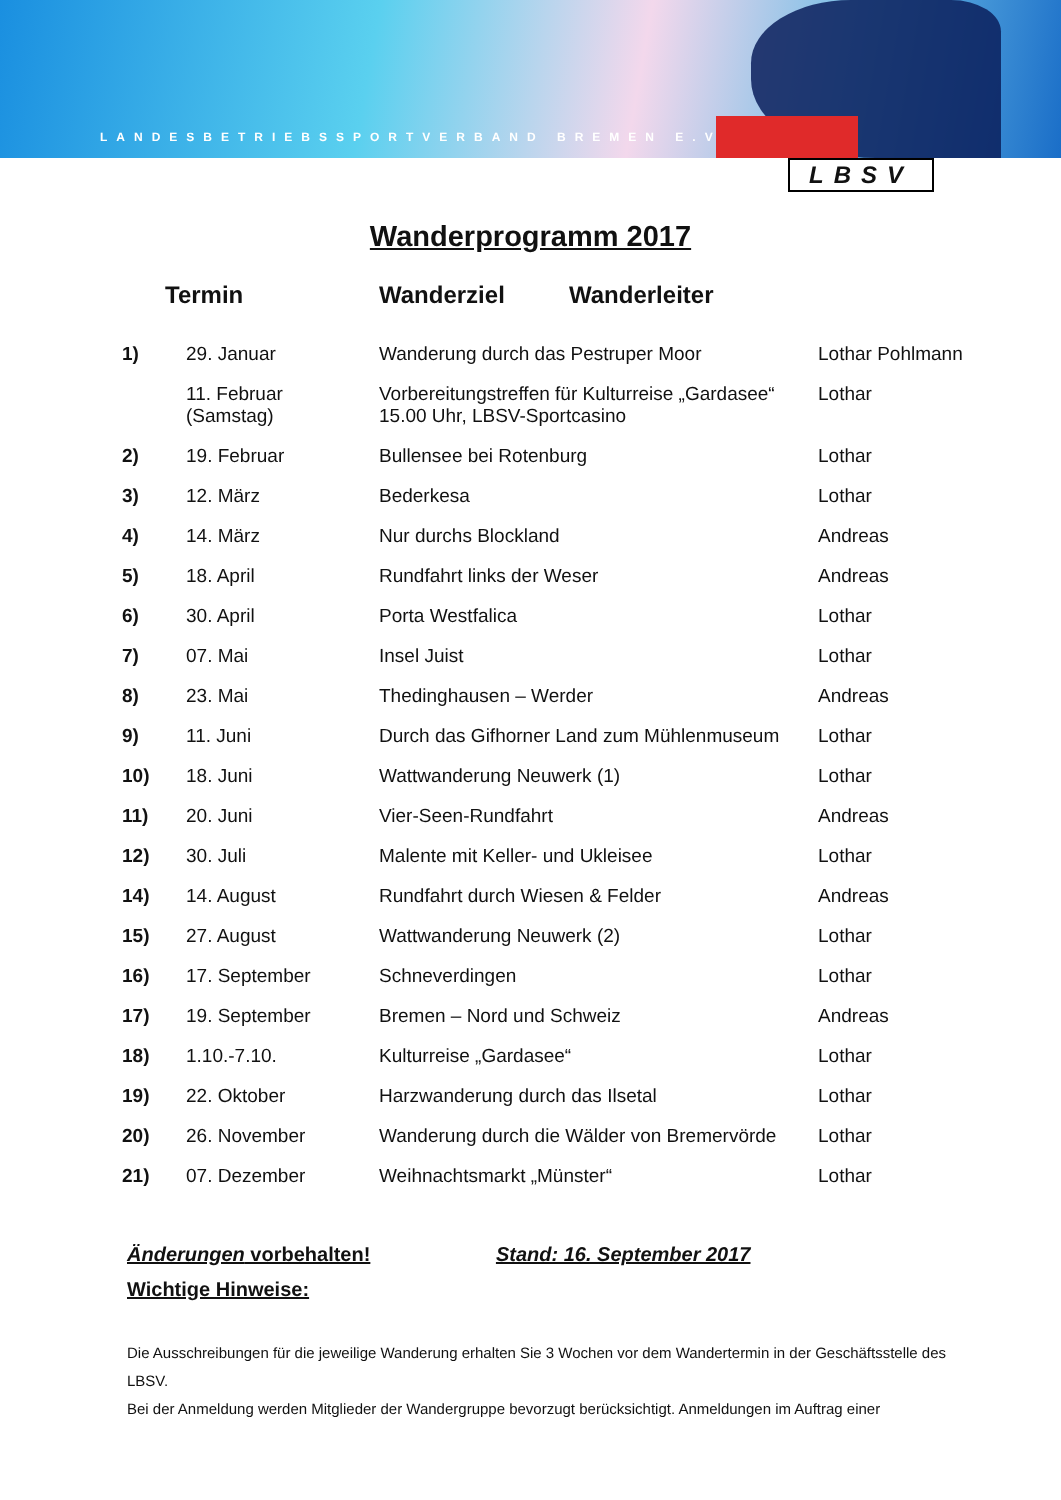LANDESBETRIEBSSPORTVERBAND BREMEN E.V.
LBSV
Wanderprogramm 2017
Termin Wanderziel Wanderleiter
| 1) | 29. Januar | Wanderung durch das Pestruper Moor | Lothar Pohlmann |
| | 11. Februar (Samstag) | Vorbereitungstreffen für Kulturreise „Gardasee“ 15.00 Uhr, LBSV-Sportcasino | Lothar |
| 2) | 19. Februar | Bullensee bei Rotenburg | Lothar |
| 3) | 12. März | Bederkesa | Lothar |
| 4) | 14. März | Nur durchs Blockland | Andreas |
| 5) | 18. April | Rundfahrt links der Weser | Andreas |
| 6) | 30. April | Porta Westfalica | Lothar |
| 7) | 07. Mai | Insel Juist | Lothar |
| 8) | 23. Mai | Thedinghausen – Werder | Andreas |
| 9) | 11. Juni | Durch das Gifhorner Land zum Mühlenmuseum | Lothar |
| 10) | 18. Juni | Wattwanderung Neuwerk (1) | Lothar |
| 11) | 20. Juni | Vier-Seen-Rundfahrt | Andreas |
| 12) | 30. Juli | Malente mit Keller- und Ukleisee | Lothar |
| 14) | 14. August | Rundfahrt durch Wiesen & Felder | Andreas |
| 15) | 27. August | Wattwanderung Neuwerk (2) | Lothar |
| 16) | 17. September | Schneverdingen | Lothar |
| 17) | 19. September | Bremen – Nord und Schweiz | Andreas |
| 18) | 1.10.-7.10. | Kulturreise „Gardasee“ | Lothar |
| 19) | 22. Oktober | Harzwanderung durch das Ilsetal | Lothar |
| 20) | 26. November | Wanderung durch die Wälder von Bremervörde | Lothar |
| 21) | 07. Dezember | Weihnachtsmarkt „Münster“ | Lothar |
Änderungen vorbehalten! Stand: 16. September 2017
Wichtige Hinweise:
Die Ausschreibungen für die jeweilige Wanderung erhalten Sie 3 Wochen vor dem Wandertermin in der Geschäftsstelle des LBSV.
Bei der Anmeldung werden Mitglieder der Wandergruppe bevorzugt berücksichtigt. Anmeldungen im Auftrag einer